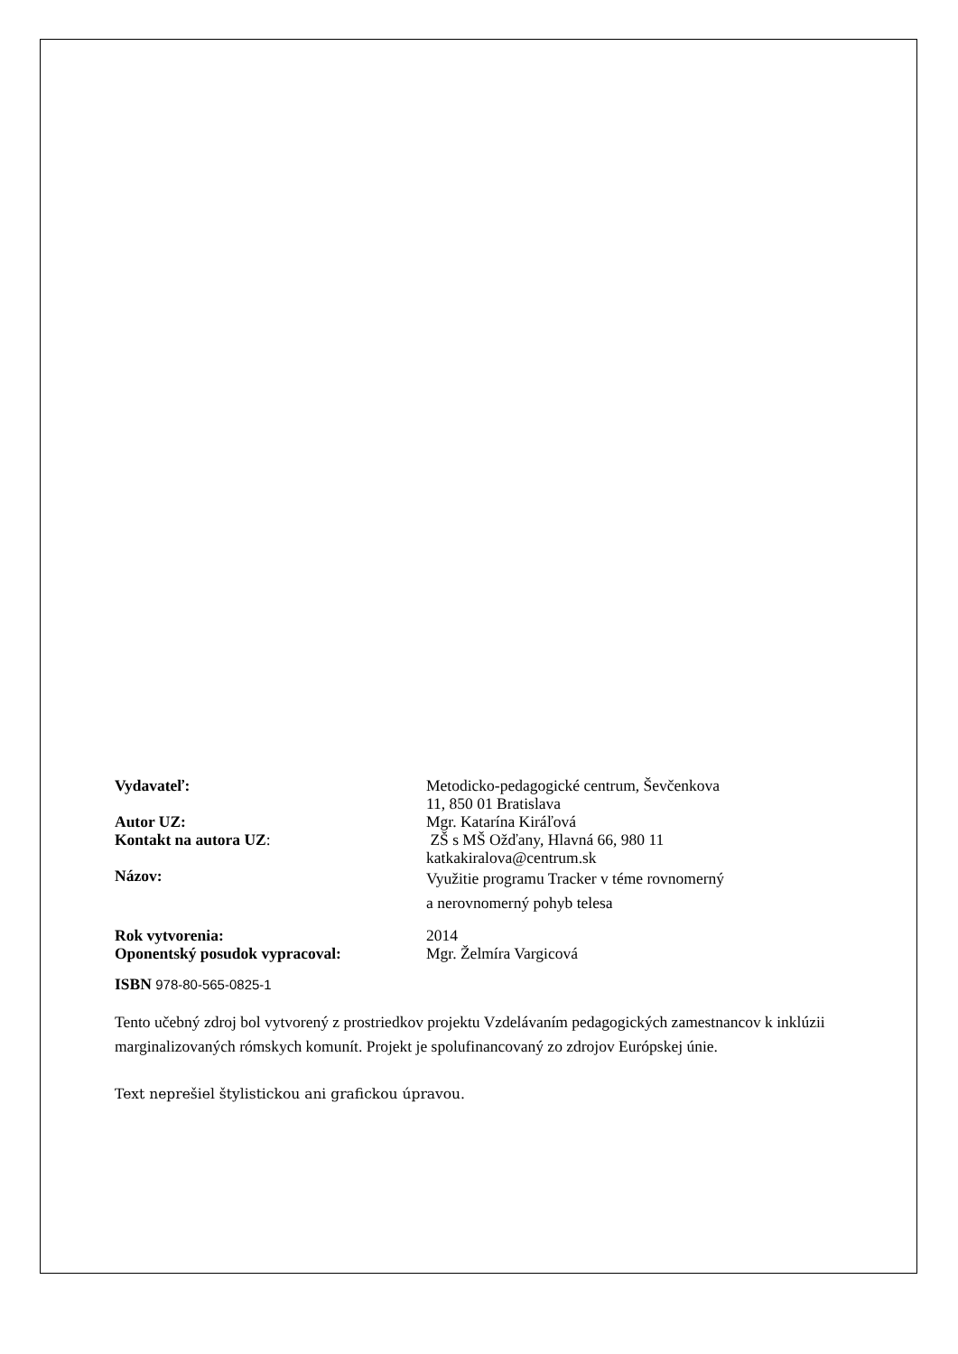| Vydavateľ: | Metodicko-pedagogické centrum, Ševčenkova 11, 850 01 Bratislava |
| Autor UZ: | Mgr. Katarína Kiráľová |
| Kontakt na autora UZ : | ZŠ s MŠ Ožďany, Hlavná 66, 980 11 katkakiralova@centrum.sk |
| Názov: | Využitie programu Tracker v téme rovnomerný a nerovnomerný pohyb telesa |
| Rok vytvorenia: | 2014 |
| Oponentský posudok vypracoval: | Mgr. Želmíra Vargicová |
ISBN 978-80-565-0825-1
Tento učebný zdroj bol vytvorený z prostriedkov projektu Vzdelávaním pedagogických zamestnancov k inklúzii marginalizovaných rómskych komunít. Projekt je spolufinancovaný zo zdrojov Európskej únie.
Text neprešiel štylistickou ani grafickou úpravou.